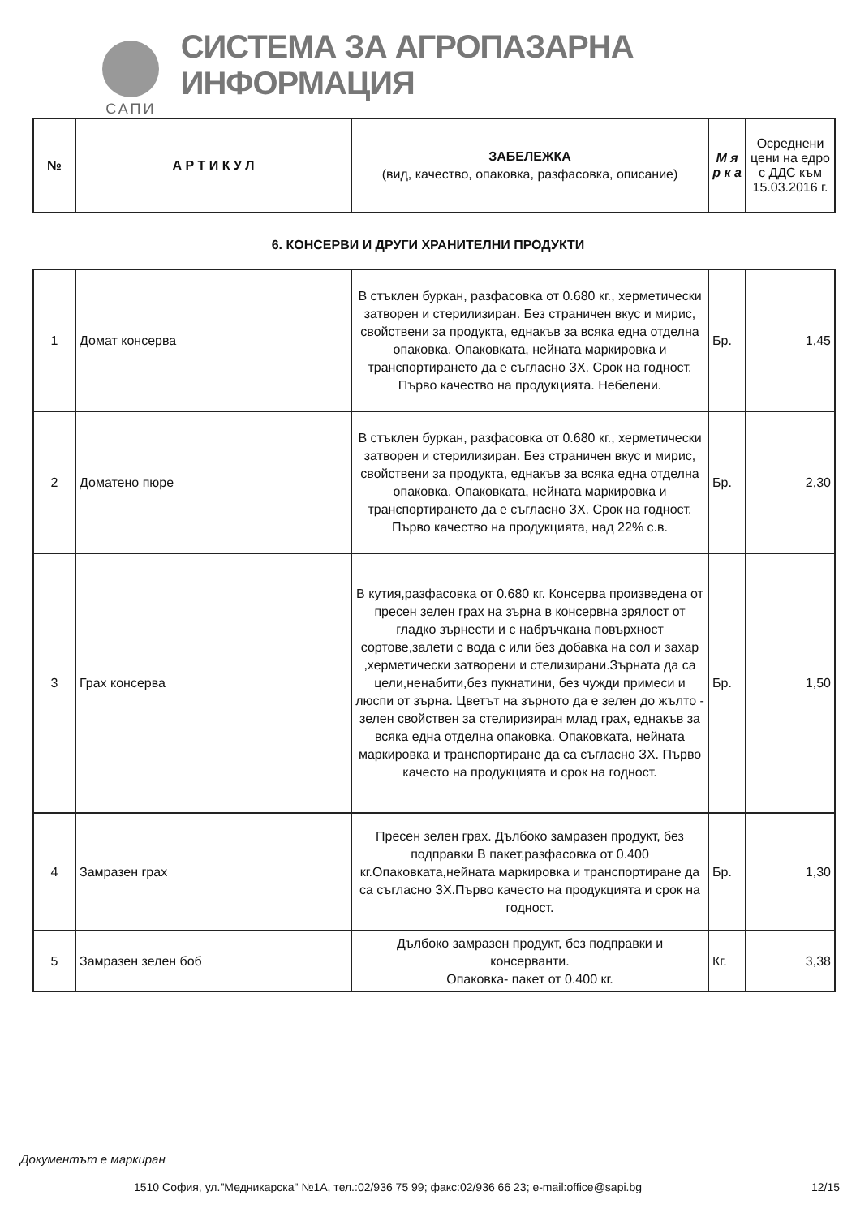САПИ
СИСТЕМА ЗА АГРОПАЗАРНА ИНФОРМАЦИЯ
| № | А Р Т И К У Л | ЗАБЕЛЕЖКА (вид, качество, опаковка, разфасовка, описание) | М я р к а | Осреднени цени на едро с ДДС към 15.03.2016 г. |
| --- | --- | --- | --- | --- |
6. КОНСЕРВИ И ДРУГИ ХРАНИТЕЛНИ ПРОДУКТИ
| 1 | Домат консерва | В стъклен буркан, разфасовка от 0.680 кг., херметически затворен и стерилизиран. Без страничен вкус и мирис, свойствени за продукта, еднакъв за всяка една отделна опаковка. Опаковката, нейната маркировка и транспортирането да е съгласно ЗХ. Срок на годност. Първо качество на продукцията. Небелени. | Бр. | 1,45 |
| 2 | Доматено пюре | В стъклен буркан, разфасовка от 0.680 кг., херметически затворен и стерилизиран. Без страничен вкус и мирис, свойствени за продукта, еднакъв за всяка една отделна опаковка. Опаковката, нейната маркировка и транспортирането да е съгласно ЗХ. Срок на годност. Първо качество на продукцията, над 22% с.в. | Бр. | 2,30 |
| 3 | Грах консерва | В кутия,разфасовка от 0.680 кг. Консерва произведена от пресен зелен грах на зърна в консервна зрялост от гладко зърнести и с набръчкана повърхност сортове,залети с вода с или без добавка на сол и захар ,херметически затворени и стелизирани.Зърната да са цели,ненабити,без пукнатини, без чужди примеси и люспи от зърна. Цветът на зърното да е зелен до жълто - зелен свойствен за стелиризиран млад грах, еднакъв за всяка една отделна опаковка. Опаковката, нейната маркировка и транспортиране да са съгласно ЗХ. Първо качесто на продукцията и срок на годност. | Бр. | 1,50 |
| 4 | Замразен грах | Пресен зелен грах. Дълбоко замразен продукт, без подправки В пакет,разфасовка от 0.400 кг.Опаковката,нейната маркировка и транспортиране да са съгласно ЗХ.Първо качесто на продукцията и срок на годност. | Бр. | 1,30 |
| 5 | Замразен зелен боб | Дълбоко замразен продукт, без подправки и консерванти. Опаковка- пакет от 0.400 кг. | Кг. | 3,38 |
Документът е маркиран
1510 София, ул."Медникарска" №1А, тел.:02/936 75 99; факс:02/936 66 23; e-mail:office@sapi.bg 12/15